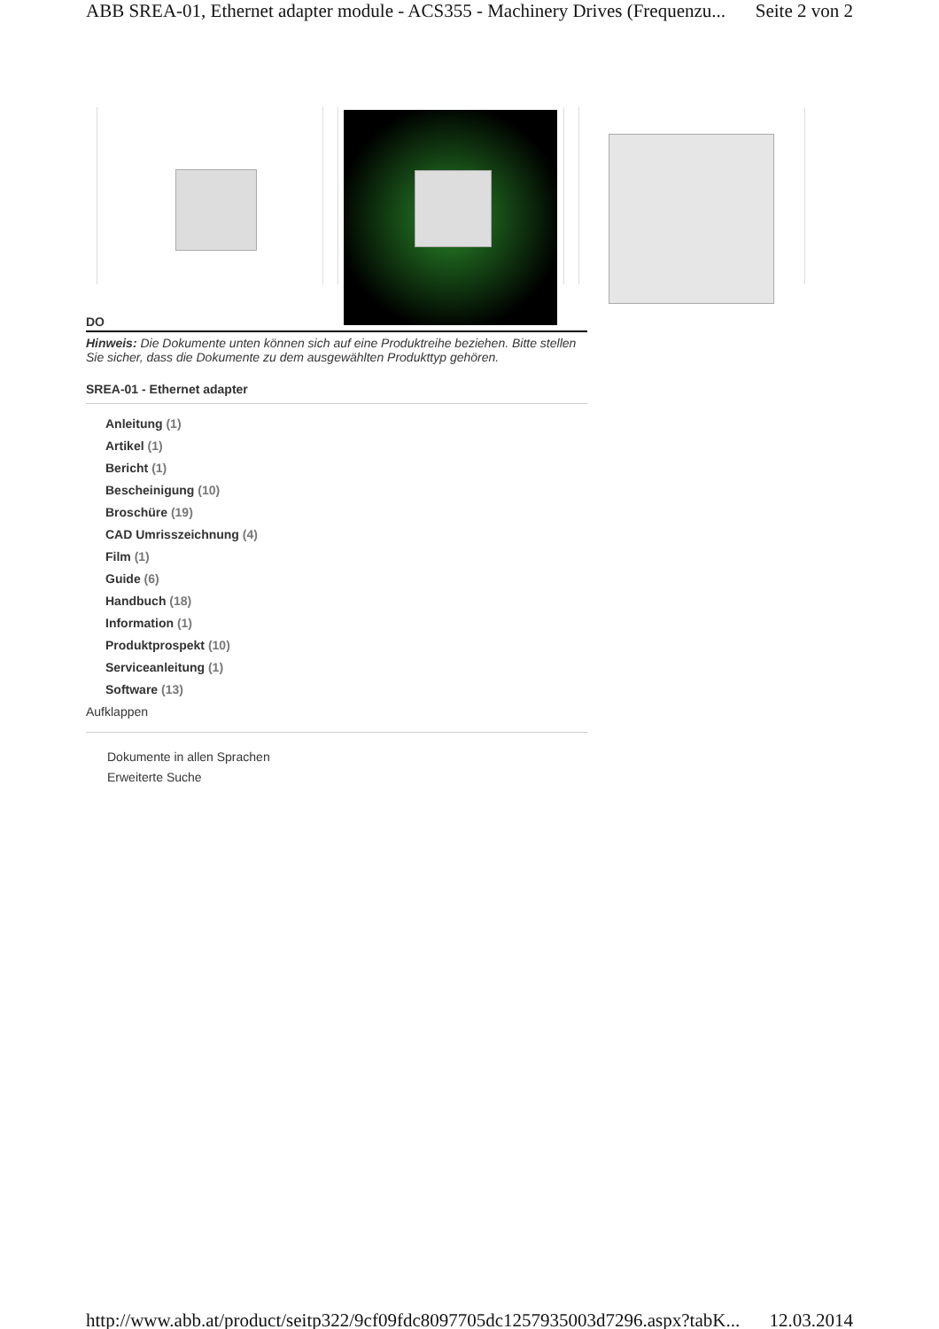ABB SREA-01, Ethernet adapter module - ACS355 - Machinery Drives (Frequenzu... Seite 2 von 2
DO
Hinweis: Die Dokumente unten können sich auf eine Produktreihe beziehen. Bitte stellen Sie sicher, dass die Dokumente zu dem ausgewählten Produkttyp gehören.
SREA-01 - Ethernet adapter
Anleitung (1)
Artikel (1)
Bericht (1)
Bescheinigung (10)
Broschüre (19)
CAD Umrisszeichnung (4)
Film (1)
Guide (6)
Handbuch (18)
Information (1)
Produktprospekt (10)
Serviceanleitung (1)
Software (13)
Aufklappen
Dokumente in allen Sprachen
Erweiterte Suche
http://www.abb.at/product/seitp322/9cf09fdc8097705dc1257935003d7296.aspx?tabK... 12.03.2014